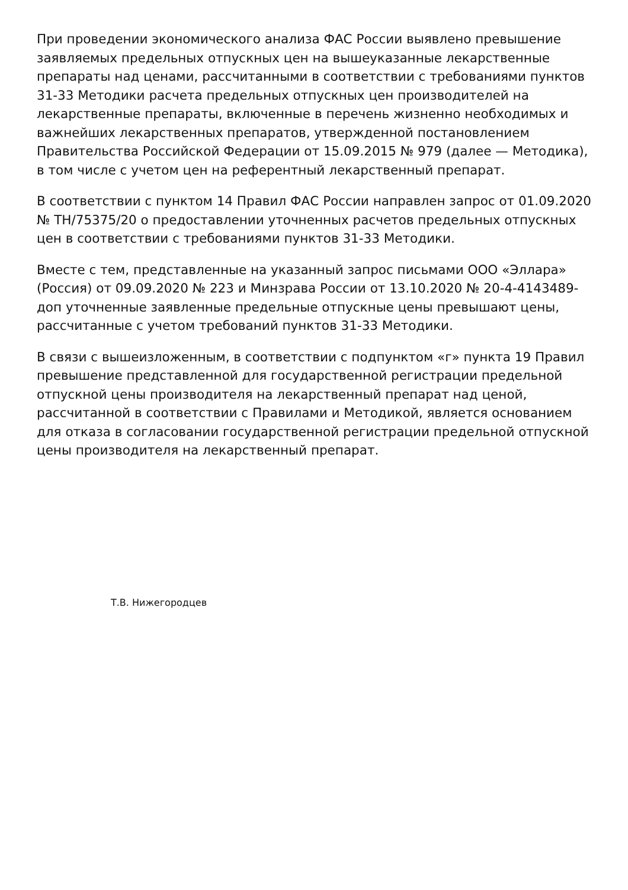При проведении экономического анализа ФАС России выявлено превышение заявляемых предельных отпускных цен на вышеуказанные лекарственные препараты над ценами, рассчитанными в соответствии с требованиями пунктов 31-33 Методики расчета предельных отпускных цен производителей на лекарственные препараты, включенные в перечень жизненно необходимых и важнейших лекарственных препаратов, утвержденной постановлением Правительства Российской Федерации от 15.09.2015 № 979 (далее — Методика), в том числе с учетом цен на референтный лекарственный препарат.
В соответствии с пунктом 14 Правил ФАС России направлен запрос от 01.09.2020 № ТН/75375/20 о предоставлении уточненных расчетов предельных отпускных цен в соответствии с требованиями пунктов 31-33 Методики.
Вместе с тем, представленные на указанный запрос письмами ООО «Эллара» (Россия) от 09.09.2020 № 223 и Минзрава России от 13.10.2020 № 20-4-4143489-доп уточненные заявленные предельные отпускные цены превышают цены, рассчитанные с учетом требований пунктов 31-33 Методики.
В связи с вышеизложенным, в соответствии с подпунктом «г» пункта 19 Правил превышение представленной для государственной регистрации предельной отпускной цены производителя на лекарственный препарат над ценой, рассчитанной в соответствии с Правилами и Методикой, является основанием для отказа в согласовании государственной регистрации предельной отпускной цены производителя на лекарственный препарат.
Т.В. Нижегородцев